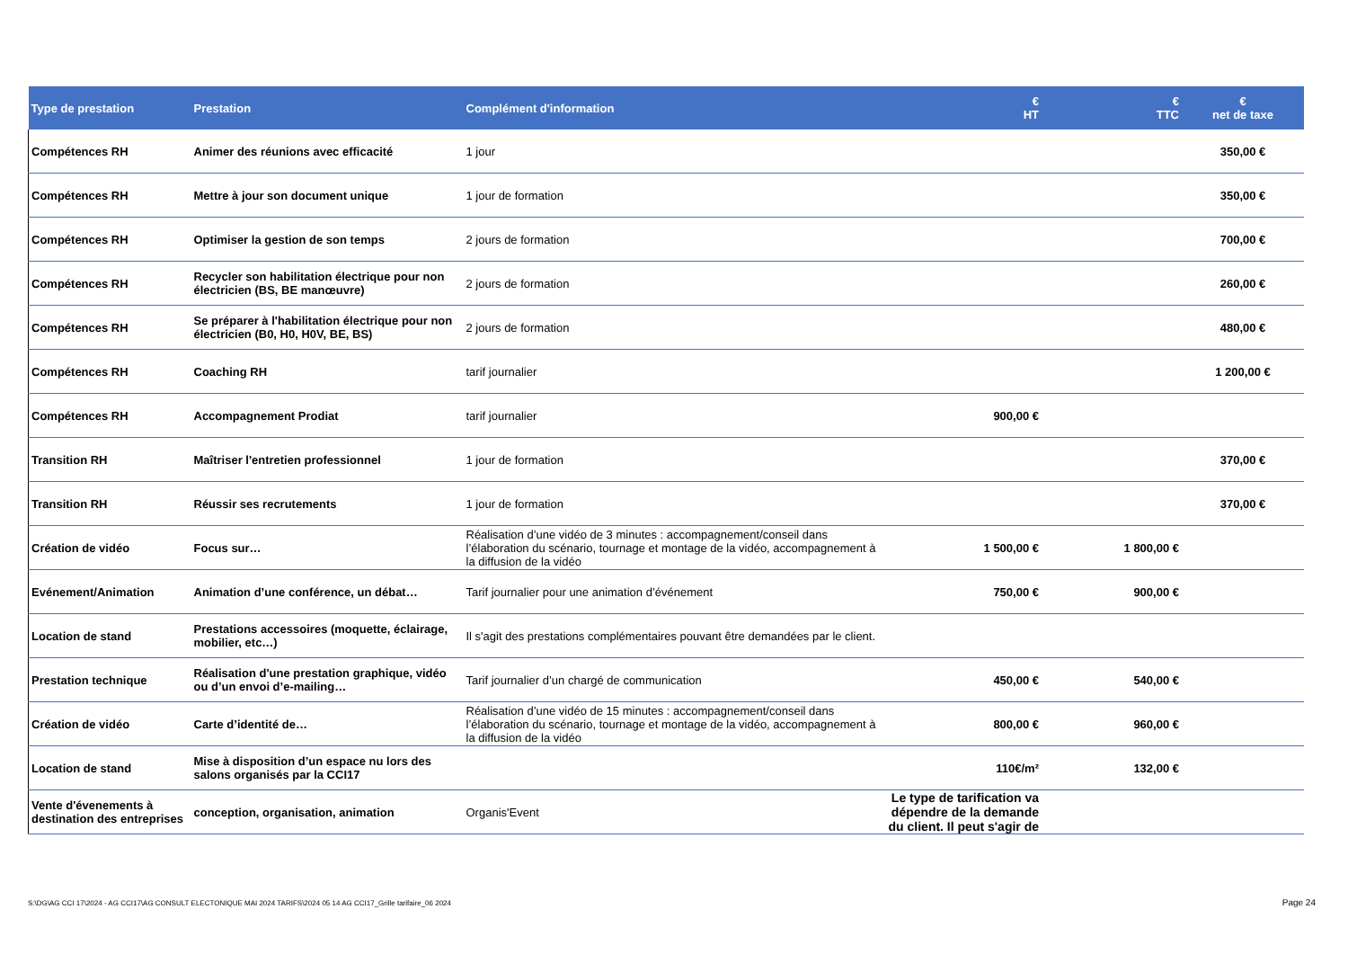| Type de prestation | Prestation | Complément d'information | € HT | € TTC | € net de taxe |
| --- | --- | --- | --- | --- | --- |
| Compétences RH | Animer des réunions avec efficacité | 1 jour | | | 350,00 € |
| Compétences RH | Mettre à jour son document unique | 1 jour de formation | | | 350,00 € |
| Compétences RH | Optimiser la gestion de son temps | 2 jours de formation | | | 700,00 € |
| Compétences RH | Recycler son habilitation électrique pour non électricien (BS, BE manœuvre) | 2 jours de formation | | | 260,00 € |
| Compétences RH | Se préparer à l'habilitation électrique pour non électricien (B0, H0, H0V, BE, BS) | 2 jours de formation | | | 480,00 € |
| Compétences RH | Coaching RH | tarif journalier | | | 1 200,00 € |
| Compétences RH | Accompagnement Prodiat | tarif journalier | 900,00 € | | |
| Transition RH | Maîtriser l'entretien professionnel | 1 jour de formation | | | 370,00 € |
| Transition RH | Réussir ses recrutements | 1 jour de formation | | | 370,00 € |
| Création de vidéo | Focus sur… | Réalisation d’une vidéo de 3 minutes : accompagnement/conseil dans l’élaboration du scénario, tournage et montage de la vidéo, accompagnement à la diffusion de la vidéo | 1 500,00 € | 1 800,00 € | |
| Evénement/Animation | Animation d’une conférence, un débat… | Tarif journalier pour une animation d’événement | 750,00 € | 900,00 € | |
| Location de stand | Prestations accessoires (moquette, éclairage, mobilier, etc…) | Il s'agit des prestations complémentaires pouvant être demandées par le client. | | | |
| Prestation technique | Réalisation d'une prestation graphique, vidéo ou d’un envoi d’e-mailing… | Tarif journalier d’un chargé de communication | 450,00 € | 540,00 € | |
| Création de vidéo | Carte d’identité de… | Réalisation d’une vidéo de 15 minutes : accompagnement/conseil dans l’élaboration du scénario, tournage et montage de la vidéo, accompagnement à la diffusion de la vidéo | 800,00 € | 960,00 € | |
| Location de stand | Mise à disposition d’un espace nu lors des salons organisés par la CCI17 | | 110€/m² | 132,00 € | |
| Vente d'évenements à destination des entreprises | conception, organisation, animation | Organis'Event | Le type de tarification va dépendre de la demande du client. Il peut s'agir de | | |
S:\DG\AG CCI 17\2024 - AG CCI17\AG CONSULT ELECTONIQUE MAI 2024 TARIFS\2024 05 14 AG CCI17_Grille tarifaire_06 2024
Page 24